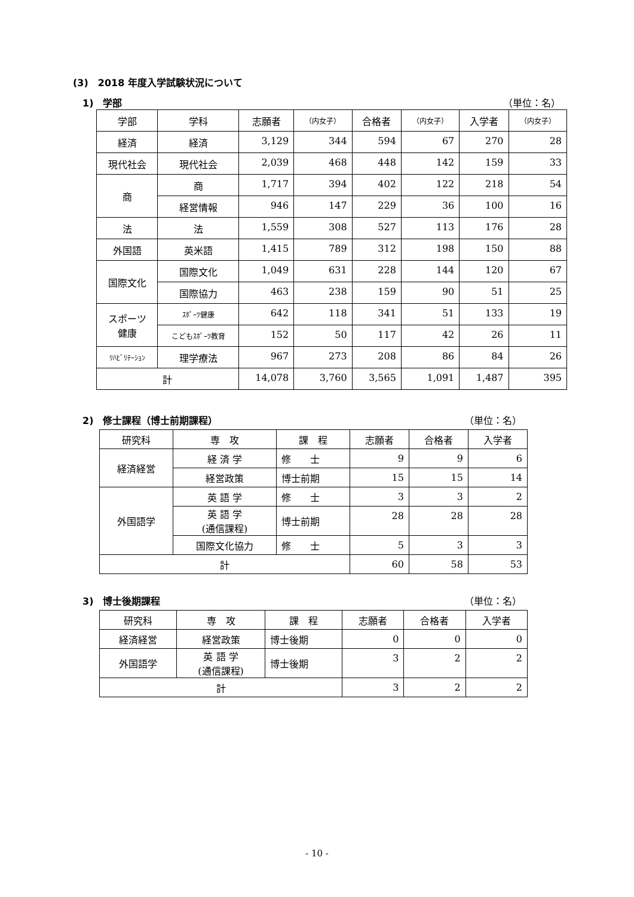(3)　2018 年度入学試験状況について
1)　学部 （単位：名）
| 学部 | 学科 | 志願者 | （内女子） | 合格者 | （内女子） | 入学者 | （内女子） |
| --- | --- | --- | --- | --- | --- | --- | --- |
| 経済 | 経済 | 3,129 | 344 | 594 | 67 | 270 | 28 |
| 現代社会 | 現代社会 | 2,039 | 468 | 448 | 142 | 159 | 33 |
| 商 | 商 | 1,717 | 394 | 402 | 122 | 218 | 54 |
| | 経営情報 | 946 | 147 | 229 | 36 | 100 | 16 |
| 法 | 法 | 1,559 | 308 | 527 | 113 | 176 | 28 |
| 外国語 | 英米語 | 1,415 | 789 | 312 | 198 | 150 | 88 |
| 国際文化 | 国際文化 | 1,049 | 631 | 228 | 144 | 120 | 67 |
| | 国際協力 | 463 | 238 | 159 | 90 | 51 | 25 |
| スポーツ 健康 | ｽﾎﾟｰﾂ健康 | 642 | 118 | 341 | 51 | 133 | 19 |
| | こどもｽﾎﾟｰﾂ教育 | 152 | 50 | 117 | 42 | 26 | 11 |
| ﾘﾊﾋﾞﾘﾃｰｼｮﾝ | 理学療法 | 967 | 273 | 208 | 86 | 84 | 26 |
| 計 | | 14,078 | 3,760 | 3,565 | 1,091 | 1,487 | 395 |
2)　修士課程（博士前期課程） （単位：名）
| 研究科 | 専 攻 | 課 程 | 志願者 | 合格者 | 入学者 |
| --- | --- | --- | --- | --- | --- |
| 経済経営 | 経 済 学 | 修 士 | 9 | 9 | 6 |
| | 経営政策 | 博士前期 | 15 | 15 | 14 |
| 外国語学 | 英 語 学 | 修 士 | 3 | 3 | 2 |
| | 英 語 学 (通信課程) | 博士前期 | 28 | 28 | 28 |
| | 国際文化協力 | 修 士 | 5 | 3 | 3 |
| 計 | | | 60 | 58 | 53 |
3)　博士後期課程 （単位：名）
| 研究科 | 専 攻 | 課 程 | 志願者 | 合格者 | 入学者 |
| --- | --- | --- | --- | --- | --- |
| 経済経営 | 経営政策 | 博士後期 | 0 | 0 | 0 |
| 外国語学 | 英 語 学 (通信課程) | 博士後期 | 3 | 2 | 2 |
| 計 | | | 3 | 2 | 2 |
- 10 -